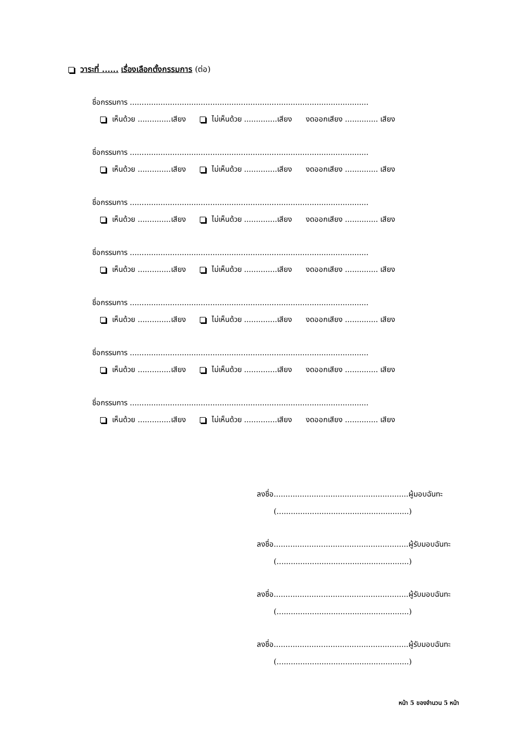วาระที่ ...... เรื่องเลือกตั้งกรรมการ (ต่อ)
ชื่อกรรมการ .....................................................................................................
เห็นด้วย ..............เสียง ไม่เห็นด้วย ..............เสียง งดออกเสียง .............. เสียง
ชื่อกรรมการ .....................................................................................................
เห็นด้วย ..............เสียง ไม่เห็นด้วย ..............เสียง งดออกเสียง .............. เสียง
ชื่อกรรมการ .....................................................................................................
เห็นด้วย ..............เสียง ไม่เห็นด้วย ..............เสียง งดออกเสียง .............. เสียง
ชื่อกรรมการ .....................................................................................................
เห็นด้วย ..............เสียง ไม่เห็นด้วย ..............เสียง งดออกเสียง .............. เสียง
ชื่อกรรมการ .....................................................................................................
เห็นด้วย ..............เสียง ไม่เห็นด้วย ..............เสียง งดออกเสียง .............. เสียง
ชื่อกรรมการ .....................................................................................................
เห็นด้วย ..............เสียง ไม่เห็นด้วย ..............เสียง งดออกเสียง .............. เสียง
ชื่อกรรมการ .....................................................................................................
เห็นด้วย ..............เสียง ไม่เห็นด้วย ..............เสียง งดออกเสียง .............. เสียง
ลงชื่อ.........................................................ผู้มอบฉันทะ
(........................................................)
ลงชื่อ.........................................................ผู้รับมอบฉันทะ
(........................................................)
ลงชื่อ.........................................................ผู้รับมอบฉันทะ
(........................................................)
ลงชื่อ.........................................................ผู้รับมอบฉันทะ
(........................................................)
หน้า 5 ของจำนวน 5 หน้า